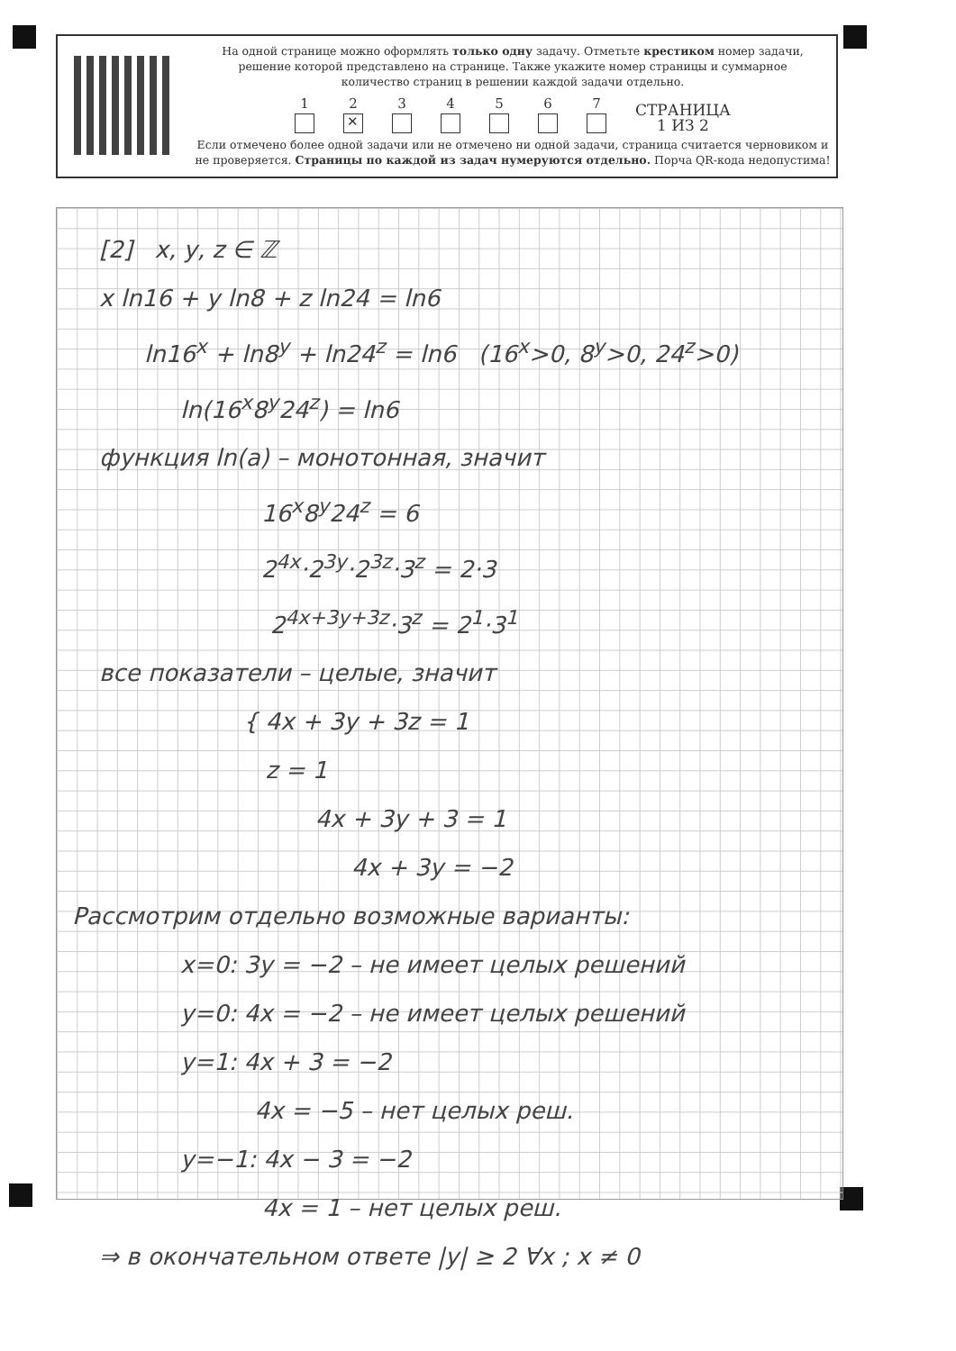На одной странице можно оформлять только одну задачу. Отметьте крестиком номер задачи,
решение которой представлено на странице. Также укажите номер страницы и суммарное
количество страниц в решении каждой задачи отдельно.
1
2
✕
3
4
5
6
7
СТРАНИЦА
1 ИЗ 2
Если отмечено более одной задачи или не отмечено ни одной задачи, страница считается черновиком и
не проверяется. Страницы по каждой из задач нумеруются отдельно. Порча QR-кода недопустима!
[2] x, y, z ∈ ℤ
x ln16 + y ln8 + z ln24 = ln6
ln16<sup>x</sup> + ln8<sup>y</sup> + ln24<sup>z</sup> = ln6 (16<sup>x</sup>>0, 8<sup>y</sup>>0, 24<sup>z</sup>>0)
ln(16<sup>x</sup>8<sup>y</sup>24<sup>z</sup>) = ln6
функция ln(a) – монотонная, значит
16<sup>x</sup>8<sup>y</sup>24<sup>z</sup> = 6
2<sup>4x</sup>·2<sup>3y</sup>·2<sup>3z</sup>·3<sup>z</sup> = 2·3
2<sup>4x+3y+3z</sup>·3<sup>z</sup> = 2<sup>1</sup>·3<sup>1</sup>
все показатели – целые, значит
{ 4x + 3y + 3z = 1
z = 1
4x + 3y + 3 = 1
4x + 3y = −2
Рассмотрим отдельно возможные варианты:
x=0: 3y = −2 – не имеет целых решений
y=0: 4x = −2 – не имеет целых решений
y=1: 4x + 3 = −2
4x = −5 – нет целых реш.
y=−1: 4x − 3 = −2
4x = 1 – нет целых реш.
⇒ в окончательном ответе |y| ≥ 2 ∀x ; x ≠ 0